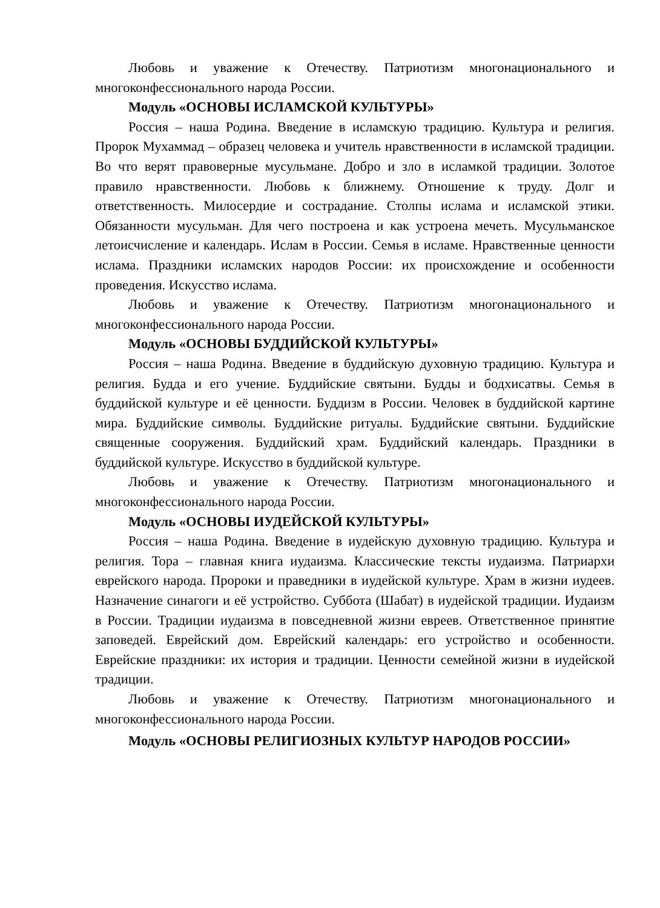Любовь и уважение к Отечеству. Патриотизм многонационального и многоконфессионального народа России.
Модуль «ОСНОВЫ ИСЛАМСКОЙ КУЛЬТУРЫ»
Россия – наша Родина. Введение в исламскую традицию. Культура и религия. Пророк Мухаммад – образец человека и учитель нравственности в исламской традиции. Во что верят правоверные мусульмане. Добро и зло в исламкой традиции. Золотое правило нравственности. Любовь к ближнему. Отношение к труду. Долг и ответственность. Милосердие и сострадание. Столпы ислама и исламской этики. Обязанности мусульман. Для чего построена и как устроена мечеть. Мусульманское летоисчисление и календарь. Ислам в России. Семья в исламе. Нравственные ценности ислама. Праздники исламских народов России: их происхождение и особенности проведения. Искусство ислама.
Любовь и уважение к Отечеству. Патриотизм многонационального и многоконфессионального народа России.
Модуль «ОСНОВЫ БУДДИЙСКОЙ КУЛЬТУРЫ»
Россия – наша Родина. Введение в буддийскую духовную традицию. Культура и религия. Будда и его учение. Буддийские святыни. Будды и бодхисатвы. Семья в буддийской культуре и её ценности. Буддизм в России. Человек в буддийской картине мира. Буддийские символы. Буддийские ритуалы. Буддийские святыни. Буддийские священные сооружения. Буддийский храм. Буддийский календарь. Праздники в буддийской культуре. Искусство в буддийской культуре.
Любовь и уважение к Отечеству. Патриотизм многонационального и многоконфессионального народа России.
Модуль «ОСНОВЫ ИУДЕЙСКОЙ КУЛЬТУРЫ»
Россия – наша Родина. Введение в иудейскую духовную традицию. Культура и религия. Тора – главная книга иудаизма. Классические тексты иудаизма. Патриархи еврейского народа. Пророки и праведники в иудейской культуре. Храм в жизни иудеев. Назначение синагоги и её устройство. Суббота (Шабат) в иудейской традиции. Иудаизм в России. Традиции иудаизма в повседневной жизни евреев. Ответственное принятие заповедей. Еврейский дом. Еврейский календарь: его устройство и особенности. Еврейские праздники: их история и традиции. Ценности семейной жизни в иудейской традиции.
Любовь и уважение к Отечеству. Патриотизм многонационального и многоконфессионального народа России.
Модуль «ОСНОВЫ РЕЛИГИОЗНЫХ КУЛЬТУР НАРОДОВ РОССИИ»